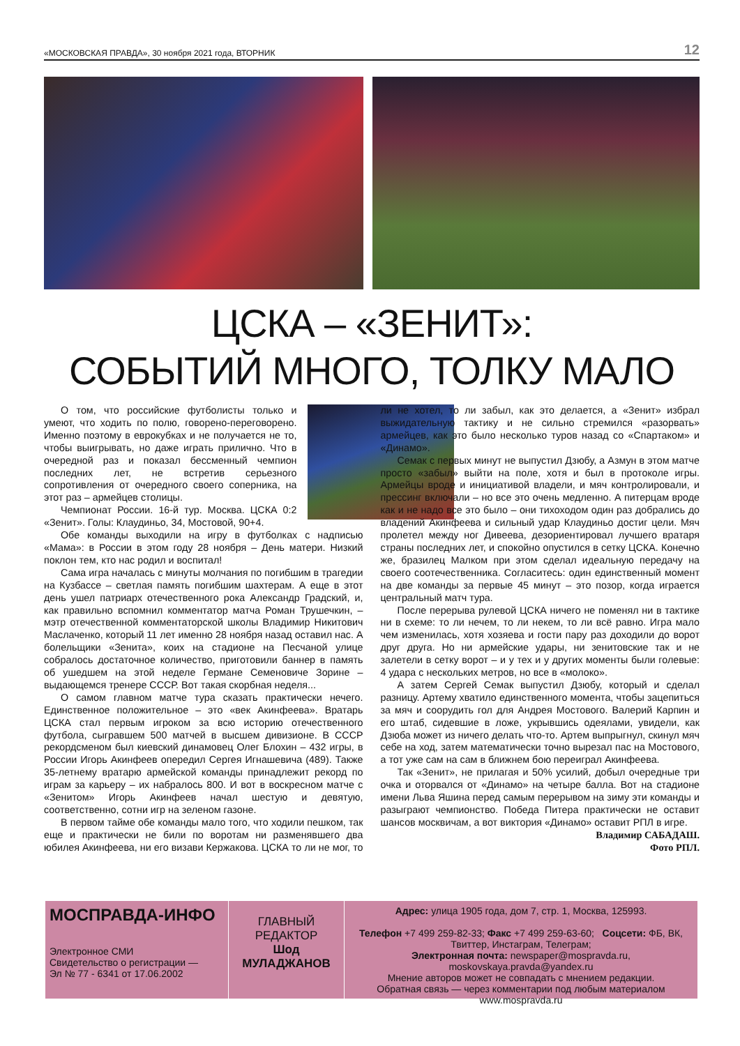«МОСКОВСКАЯ ПРАВДА», 30 ноября 2021 года, ВТОРНИК 12
ЦСКА – «ЗЕНИТ»:
СОБЫТИЙ МНОГО, ТОЛКУ МАЛО
О том, что российские футболисты только и умеют, что ходить по полю, говорено-переговорено. Именно поэтому в еврокубках и не получается не то, чтобы выигрывать, но даже играть прилично. Что в очередной раз и показал бессменный чемпион последних лет, не встретив серьезного сопротивления от очередного своего соперника, на этот раз – армейцев столицы.
Чемпионат России. 16-й тур. Москва. ЦСКА 0:2 «Зенит». Голы: Клаудиньо, 34, Мостовой, 90+4.
Обе команды выходили на игру в футболках с надписью «Мама»: в России в этом году 28 ноября – День матери. Низкий поклон тем, кто нас родил и воспитал!
Сама игра началась с минуты молчания по погибшим в трагедии на Кузбассе – светлая память погибшим шахтерам. А еще в этот день ушел патриарх отечественного рока Александр Градский, и, как правильно вспомнил комментатор матча Роман Трушечкин, – мэтр отечественной комментаторской школы Владимир Никитович Маслаченко, который 11 лет именно 28 ноября назад оставил нас. А болельщики «Зенита», коих на стадионе на Песчаной улице собралось достаточное количество, приготовили баннер в память об ушедшем на этой неделе Германе Семеновиче Зорине – выдающемся тренере СССР. Вот такая скорбная неделя...
О самом главном матче тура сказать практически нечего. Единственное положительное – это «век Акинфеева». Вратарь ЦСКА стал первым игроком за всю историю отечественного футбола, сыгравшем 500 матчей в высшем дивизионе. В СССР рекордсменом был киевский динамовец Олег Блохин – 432 игры, в России Игорь Акинфеев опередил Сергея Игнашевича (489). Также 35-летнему вратарю армейской команды принадлежит рекорд по играм за карьеру – их набралось 800. И вот в воскресном матче с «Зенитом» Игорь Акинфеев начал шестую и девятую, соответственно, сотни игр на зеленом газоне.
В первом тайме обе команды мало того, что ходили пешком, так еще и практически не били по воротам ни разменявшего два юбилея Акинфеева, ни его визави Кержакова. ЦСКА то ли не мог, то ли не хотел, то ли забыл, как это делается, а «Зенит» избрал выжидательную тактику и не сильно стремился «разорвать» армейцев, как это было несколько туров назад со «Спартаком» и «Динамо».
Семак с первых минут не выпустил Дзюбу, а Азмун в этом матче просто «забыл» выйти на поле, хотя и был в протоколе игры. Армейцы вроде и инициативой владели, и мяч контролировали, и прессинг включали – но все это очень медленно. А питерцам вроде как и не надо все это было – они тихоходом один раз добрались до владений Акинфеева и сильный удар Клаудиньо достиг цели. Мяч пролетел между ног Дивеева, дезориентировал лучшего вратаря страны последних лет, и спокойно опустился в сетку ЦСКА. Конечно же, бразилец Малком при этом сделал идеальную передачу на своего соотечественника. Согласитесь: один единственный момент на две команды за первые 45 минут – это позор, когда играется центральный матч тура.
После перерыва рулевой ЦСКА ничего не поменял ни в тактике ни в схеме: то ли нечем, то ли некем, то ли всё равно. Игра мало чем изменилась, хотя хозяева и гости пару раз доходили до ворот друг друга. Но ни армейские удары, ни зенитовские так и не залетели в сетку ворот – и у тех и у других моменты были голевые: 4 удара с нескольких метров, но все в «молоко».
А затем Сергей Семак выпустил Дзюбу, который и сделал разницу. Артему хватило единственного момента, чтобы зацепиться за мяч и соорудить гол для Андрея Мостового. Валерий Карпин и его штаб, сидевшие в ложе, укрывшись одеялами, увидели, как Дзюба может из ничего делать что-то. Артем выпрыгнул, скинул мяч себе на ход, затем математически точно вырезал пас на Мостового, а тот уже сам на сам в ближнем бою переиграл Акинфеева.
Так «Зенит», не прилагая и 50% усилий, добыл очередные три очка и оторвался от «Динамо» на четыре балла. Вот на стадионе имени Льва Яшина перед самым перерывом на зиму эти команды и разыграют чемпионство. Победа Питера практически не оставит шансов москвичам, а вот виктория «Динамо» оставит РПЛ в игре.
Владимир САБАДАШ.
Фото РПЛ.
МОСПРАВДА-ИНФО
Электронное СМИ
Свидетельство о регистрации —
Эл № 77 - 6341 от 17.06.2002
ГЛАВНЫЙ
РЕДАКТОР
Шод
МУЛАДЖАНОВ
Адрес: улица 1905 года, дом 7, стр. 1, Москва, 125993.
Телефон +7 499 259-82-33; Факс +7 499 259-63-60; Соцсети: ФБ, ВК, Твиттер, Инстаграм, Телеграм;
Электронная почта: newspaper@mospravda.ru, moskovskaya.pravda@yandex.ru
Мнение авторов может не совпадать с мнением редакции.
Обратная связь — через комментарии под любым материалом www.mospravda.ru